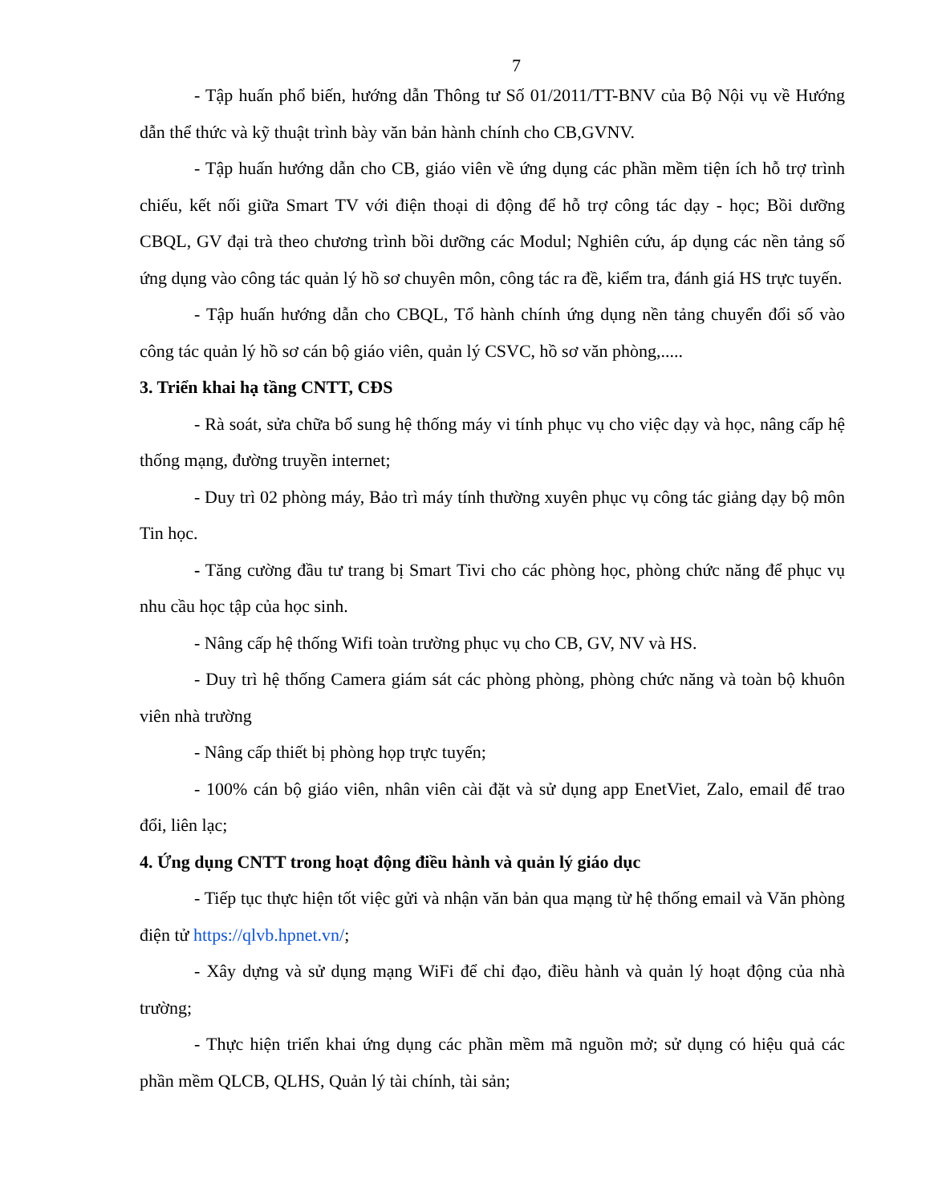7
- Tập huấn phổ biến, hướng dẫn Thông tư Số 01/2011/TT-BNV của Bộ Nội vụ về Hướng dẫn thể thức và kỹ thuật trình bày văn bản hành chính cho CB,GVNV.
- Tập huấn hướng dẫn cho CB, giáo viên về ứng dụng các phần mềm tiện ích hỗ trợ trình chiếu, kết nối giữa Smart TV với điện thoại di động để hỗ trợ công tác dạy - học; Bồi dưỡng CBQL, GV đại trà theo chương trình bồi dưỡng các Modul; Nghiên cứu, áp dụng các nền tảng số ứng dụng vào công tác quản lý hồ sơ chuyên môn, công tác ra đề, kiểm tra, đánh giá HS trực tuyến.
- Tập huấn hướng dẫn cho CBQL, Tổ hành chính ứng dụng nền tảng chuyển đổi số vào công tác quản lý hồ sơ cán bộ giáo viên, quản lý CSVC, hồ sơ văn phòng,.....
3. Triển khai hạ tầng CNTT, CĐS
- Rà soát, sửa chữa bổ sung hệ thống máy vi tính phục vụ cho việc dạy và học, nâng cấp hệ thống mạng, đường truyền internet;
- Duy trì 02 phòng máy, Bảo trì máy tính thường xuyên phục vụ công tác giảng dạy bộ môn Tin học.
- Tăng cường đầu tư trang bị Smart Tivi cho các phòng học, phòng chức năng để phục vụ nhu cầu học tập của học sinh.
- Nâng cấp hệ thống Wifi toàn trường phục vụ cho CB, GV, NV và HS.
- Duy trì hệ thống Camera giám sát các phòng phòng, phòng chức năng và toàn bộ khuôn viên nhà trường
- Nâng cấp thiết bị phòng họp trực tuyến;
- 100% cán bộ giáo viên, nhân viên cài đặt và sử dụng app EnetViet, Zalo, email để trao đổi, liên lạc;
4. Ứng dụng CNTT trong hoạt động điều hành và quản lý giáo dục
- Tiếp tục thực hiện tốt việc gửi và nhận văn bản qua mạng từ hệ thống email và Văn phòng điện tử https://qlvb.hpnet.vn/;
- Xây dựng và sử dụng mạng WiFi để chỉ đạo, điều hành và quản lý hoạt động của nhà trường;
- Thực hiện triển khai ứng dụng các phần mềm mã nguồn mở; sử dụng có hiệu quả các phần mềm QLCB, QLHS, Quản lý tài chính, tài sản;